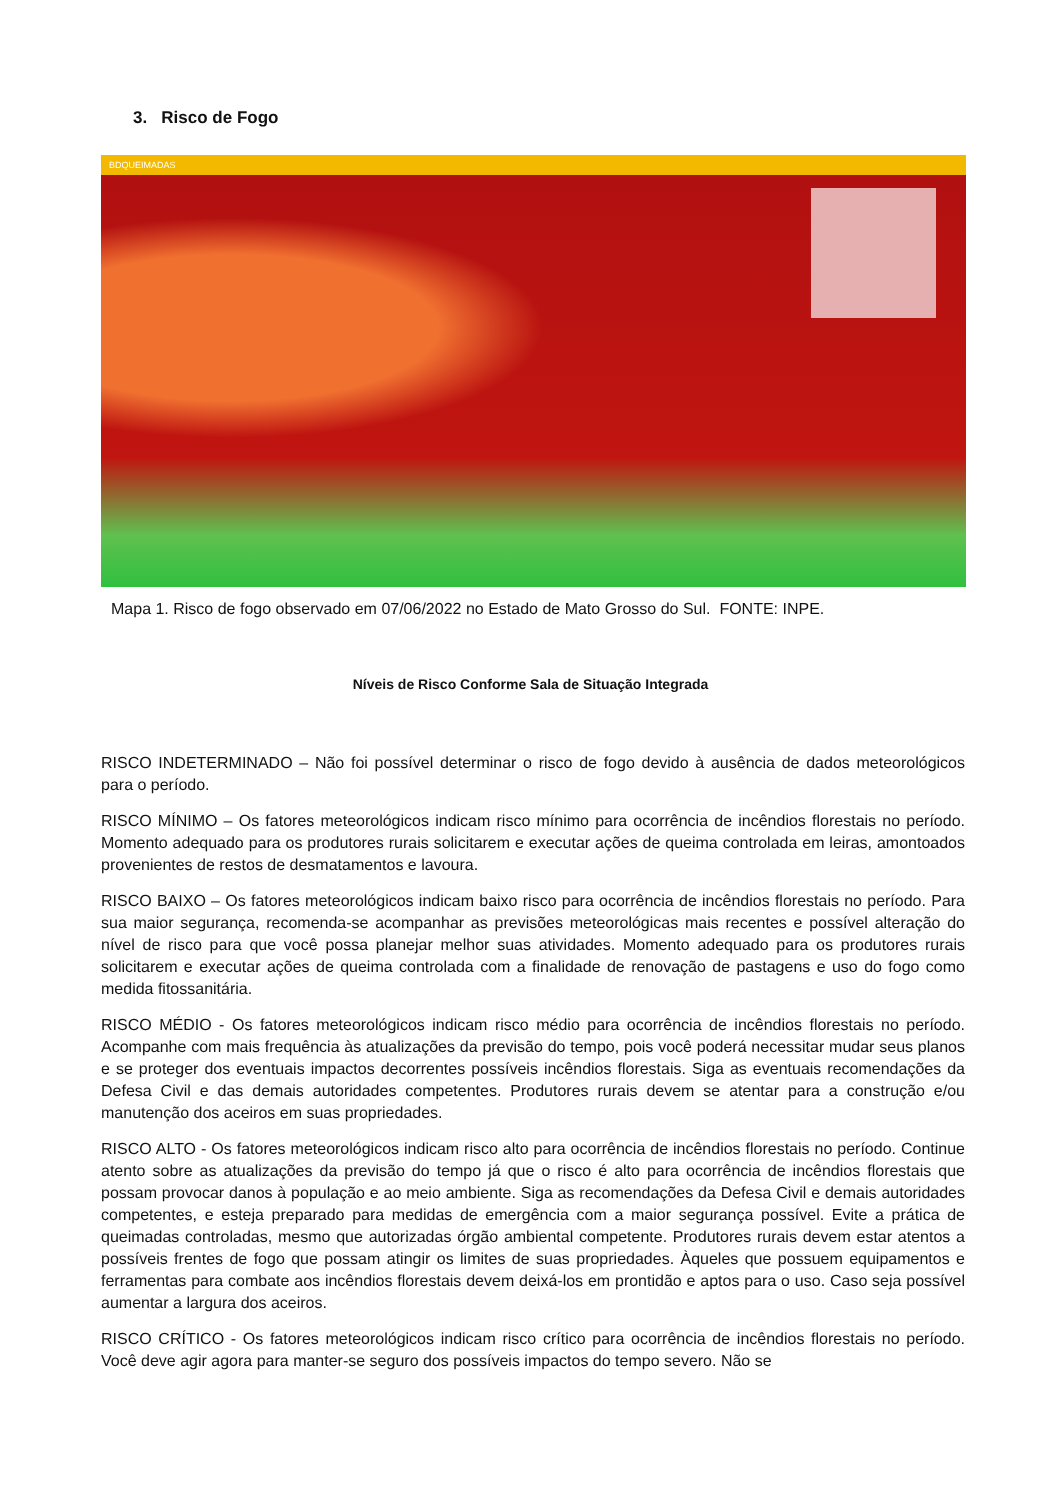3. Risco de Fogo
BDQUEIMADAS
Mapa 1. Risco de fogo observado em 07/06/2022 no Estado de Mato Grosso do Sul. FONTE: INPE.
Níveis de Risco Conforme Sala de Situação Integrada
RISCO INDETERMINADO – Não foi possível determinar o risco de fogo devido à ausência de dados meteorológicos para o período.
RISCO MÍNIMO – Os fatores meteorológicos indicam risco mínimo para ocorrência de incêndios florestais no período. Momento adequado para os produtores rurais solicitarem e executar ações de queima controlada em leiras, amontoados provenientes de restos de desmatamentos e lavoura.
RISCO BAIXO – Os fatores meteorológicos indicam baixo risco para ocorrência de incêndios florestais no período. Para sua maior segurança, recomenda-se acompanhar as previsões meteorológicas mais recentes e possível alteração do nível de risco para que você possa planejar melhor suas atividades. Momento adequado para os produtores rurais solicitarem e executar ações de queima controlada com a finalidade de renovação de pastagens e uso do fogo como medida fitossanitária.
RISCO MÉDIO - Os fatores meteorológicos indicam risco médio para ocorrência de incêndios florestais no período. Acompanhe com mais frequência às atualizações da previsão do tempo, pois você poderá necessitar mudar seus planos e se proteger dos eventuais impactos decorrentes possíveis incêndios florestais. Siga as eventuais recomendações da Defesa Civil e das demais autoridades competentes. Produtores rurais devem se atentar para a construção e/ou manutenção dos aceiros em suas propriedades.
RISCO ALTO - Os fatores meteorológicos indicam risco alto para ocorrência de incêndios florestais no período. Continue atento sobre as atualizações da previsão do tempo já que o risco é alto para ocorrência de incêndios florestais que possam provocar danos à população e ao meio ambiente. Siga as recomendações da Defesa Civil e demais autoridades competentes, e esteja preparado para medidas de emergência com a maior segurança possível. Evite a prática de queimadas controladas, mesmo que autorizadas órgão ambiental competente. Produtores rurais devem estar atentos a possíveis frentes de fogo que possam atingir os limites de suas propriedades. Àqueles que possuem equipamentos e ferramentas para combate aos incêndios florestais devem deixá-los em prontidão e aptos para o uso. Caso seja possível aumentar a largura dos aceiros.
RISCO CRÍTICO - Os fatores meteorológicos indicam risco crítico para ocorrência de incêndios florestais no período. Você deve agir agora para manter-se seguro dos possíveis impactos do tempo severo. Não se